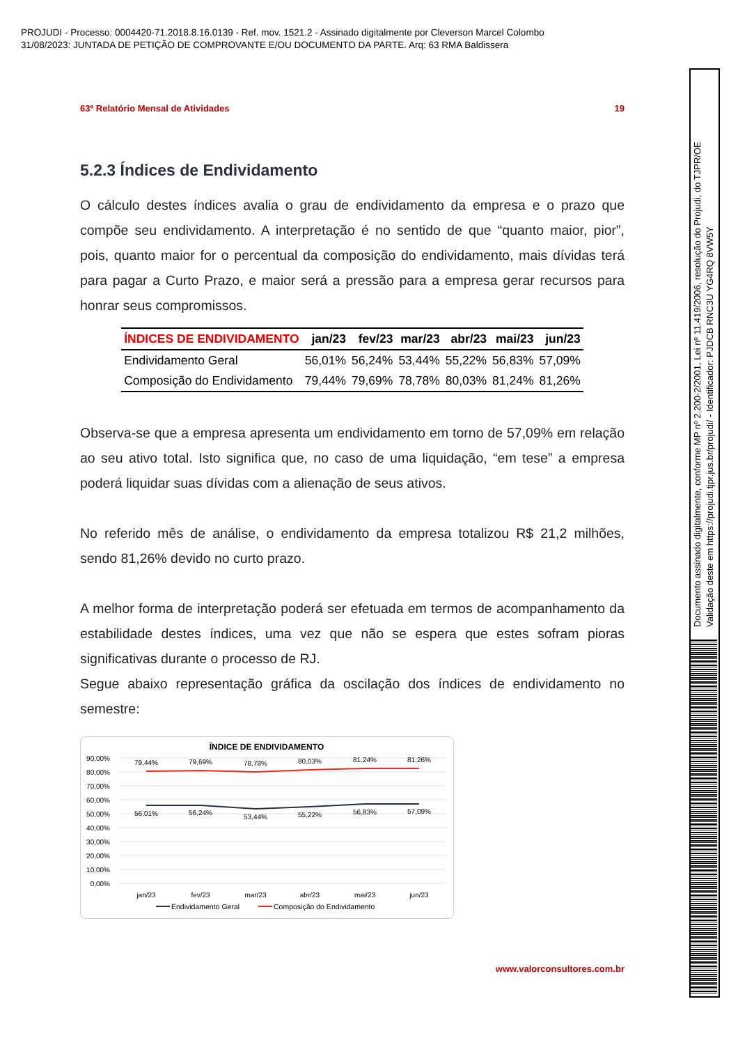PROJUDI - Processo: 0004420-71.2018.8.16.0139 - Ref. mov. 1521.2 - Assinado digitalmente por Cleverson Marcel Colombo
31/08/2023: JUNTADA DE PETIÇÃO DE COMPROVANTE E/OU DOCUMENTO DA PARTE. Arq: 63 RMA Baldissera
63º Relatório Mensal de Atividades 19
5.2.3 Índices de Endividamento
O cálculo destes índices avalia o grau de endividamento da empresa e o prazo que compõe seu endividamento. A interpretação é no sentido de que “quanto maior, pior”, pois, quanto maior for o percentual da composição do endividamento, mais dívidas terá para pagar a Curto Prazo, e maior será a pressão para a empresa gerar recursos para honrar seus compromissos.
| ÍNDICES DE ENDIVIDAMENTO | jan/23 | fev/23 | mar/23 | abr/23 | mai/23 | jun/23 |
| --- | --- | --- | --- | --- | --- | --- |
| Endividamento Geral | 56,01% | 56,24% | 53,44% | 55,22% | 56,83% | 57,09% |
| Composição do Endividamento | 79,44% | 79,69% | 78,78% | 80,03% | 81,24% | 81,26% |
Observa-se que a empresa apresenta um endividamento em torno de 57,09% em relação ao seu ativo total. Isto significa que, no caso de uma liquidação, “em tese” a empresa poderá liquidar suas dívidas com a alienação de seus ativos.
No referido mês de análise, o endividamento da empresa totalizou R$ 21,2 milhões, sendo 81,26% devido no curto prazo.
A melhor forma de interpretação poderá ser efetuada em termos de acompanhamento da estabilidade destes índices, uma vez que não se espera que estes sofram pioras significativas durante o processo de RJ.
Segue abaixo representação gráfica da oscilação dos índices de endividamento no semestre:
ÍNDICE DE ENDIVIDAMENTO
90,00%
80,00%
70,00%
60,00%
50,00%
40,00%
30,00%
20,00%
10,00%
0,00%
79,44%
79,69%
78,78%
80,03%
81,24%
81,26%
56,01%
56,24%
53,44%
55,22%
56,83%
57,09%
jan/23
fev/23
mar/23
abr/23
mai/23
jun/23
Endividamento Geral
Composição do Endividamento
www.valorconsultores.com.br
Documento assinado digitalmente, conforme MP nº 2.200-2/2001, Lei nº 11.419/2006, resolução do Projudi, do TJPR/OE
Validação deste em https://projudi.tjpr.jus.br/projudi/ - Identificador: PJDCB RNC3U YG4RQ 8VW5Y